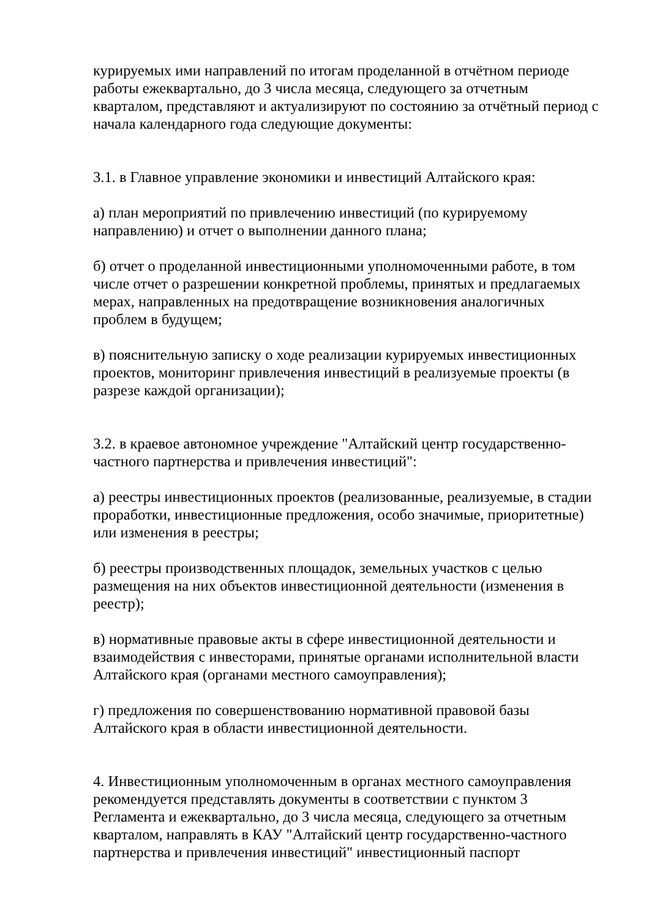курируемых ими направлений по итогам проделанной в отчётном периоде работы ежеквартально, до 3 числа месяца, следующего за отчетным кварталом, представляют и актуализируют по состоянию за отчётный период с начала календарного года следующие документы:
3.1. в Главное управление экономики и инвестиций Алтайского края:
а) план мероприятий по привлечению инвестиций (по курируемому направлению) и отчет о выполнении данного плана;
б) отчет о проделанной инвестиционными уполномоченными работе, в том числе отчет о разрешении конкретной проблемы, принятых и предлагаемых мерах, направленных на предотвращение возникновения аналогичных проблем в будущем;
в) пояснительную записку о ходе реализации курируемых инвестиционных проектов, мониторинг привлечения инвестиций в реализуемые проекты (в разрезе каждой организации);
3.2. в краевое автономное учреждение "Алтайский центр государственно-частного партнерства и привлечения инвестиций":
а) реестры инвестиционных проектов (реализованные, реализуемые, в стадии проработки, инвестиционные предложения, особо значимые, приоритетные) или изменения в реестры;
б) реестры производственных площадок, земельных участков с целью размещения на них объектов инвестиционной деятельности (изменения в реестр);
в) нормативные правовые акты в сфере инвестиционной деятельности и взаимодействия с инвесторами, принятые органами исполнительной власти Алтайского края (органами местного самоуправления);
г) предложения по совершенствованию нормативной правовой базы Алтайского края в области инвестиционной деятельности.
4. Инвестиционным уполномоченным в органах местного самоуправления рекомендуется представлять документы в соответствии с пунктом 3 Регламента и ежеквартально, до 3 числа месяца, следующего за отчетным кварталом, направлять в КАУ "Алтайский центр государственно-частного партнерства и привлечения инвестиций" инвестиционный паспорт